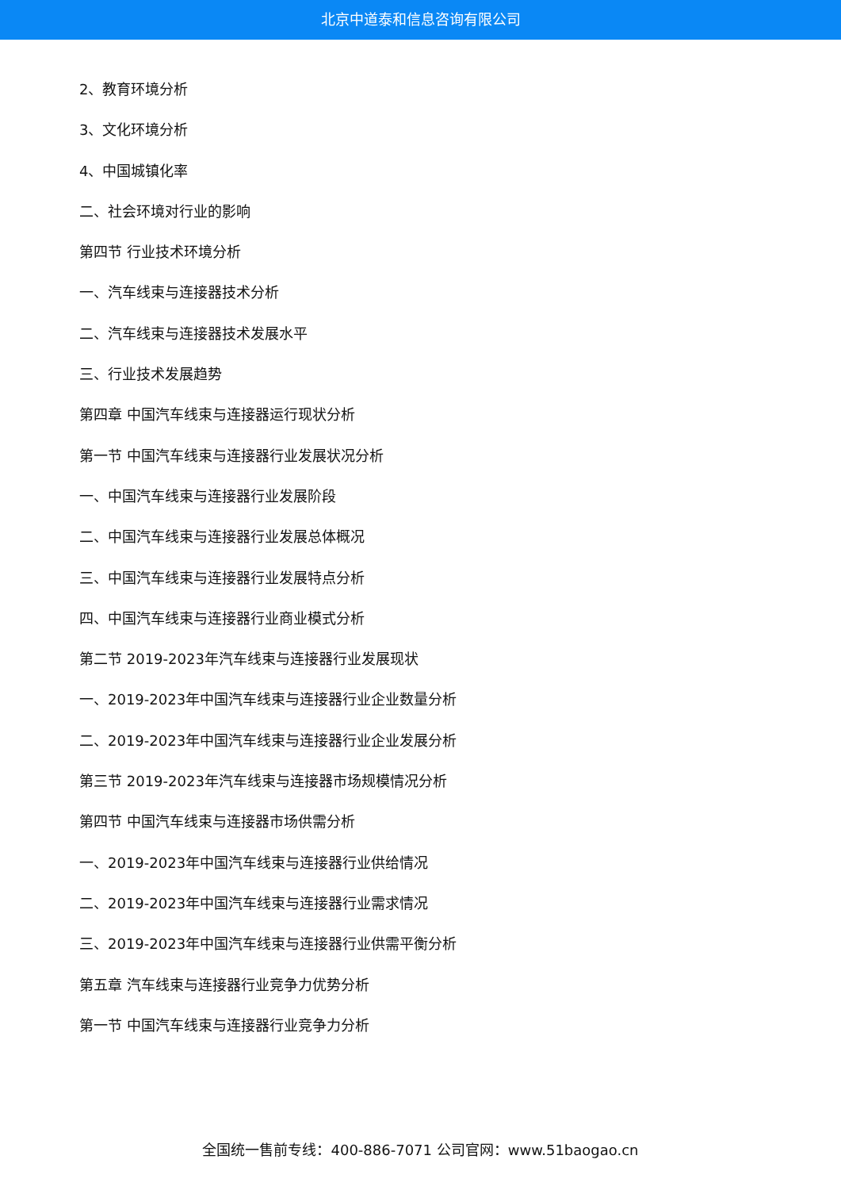北京中道泰和信息咨询有限公司
2、教育环境分析
3、文化环境分析
4、中国城镇化率
二、社会环境对行业的影响
第四节 行业技术环境分析
一、汽车线束与连接器技术分析
二、汽车线束与连接器技术发展水平
三、行业技术发展趋势
第四章 中国汽车线束与连接器运行现状分析
第一节 中国汽车线束与连接器行业发展状况分析
一、中国汽车线束与连接器行业发展阶段
二、中国汽车线束与连接器行业发展总体概况
三、中国汽车线束与连接器行业发展特点分析
四、中国汽车线束与连接器行业商业模式分析
第二节 2019-2023年汽车线束与连接器行业发展现状
一、2019-2023年中国汽车线束与连接器行业企业数量分析
二、2019-2023年中国汽车线束与连接器行业企业发展分析
第三节 2019-2023年汽车线束与连接器市场规模情况分析
第四节 中国汽车线束与连接器市场供需分析
一、2019-2023年中国汽车线束与连接器行业供给情况
二、2019-2023年中国汽车线束与连接器行业需求情况
三、2019-2023年中国汽车线束与连接器行业供需平衡分析
第五章 汽车线束与连接器行业竞争力优势分析
第一节 中国汽车线束与连接器行业竞争力分析
全国统一售前专线：400-886-7071 公司官网：www.51baogao.cn